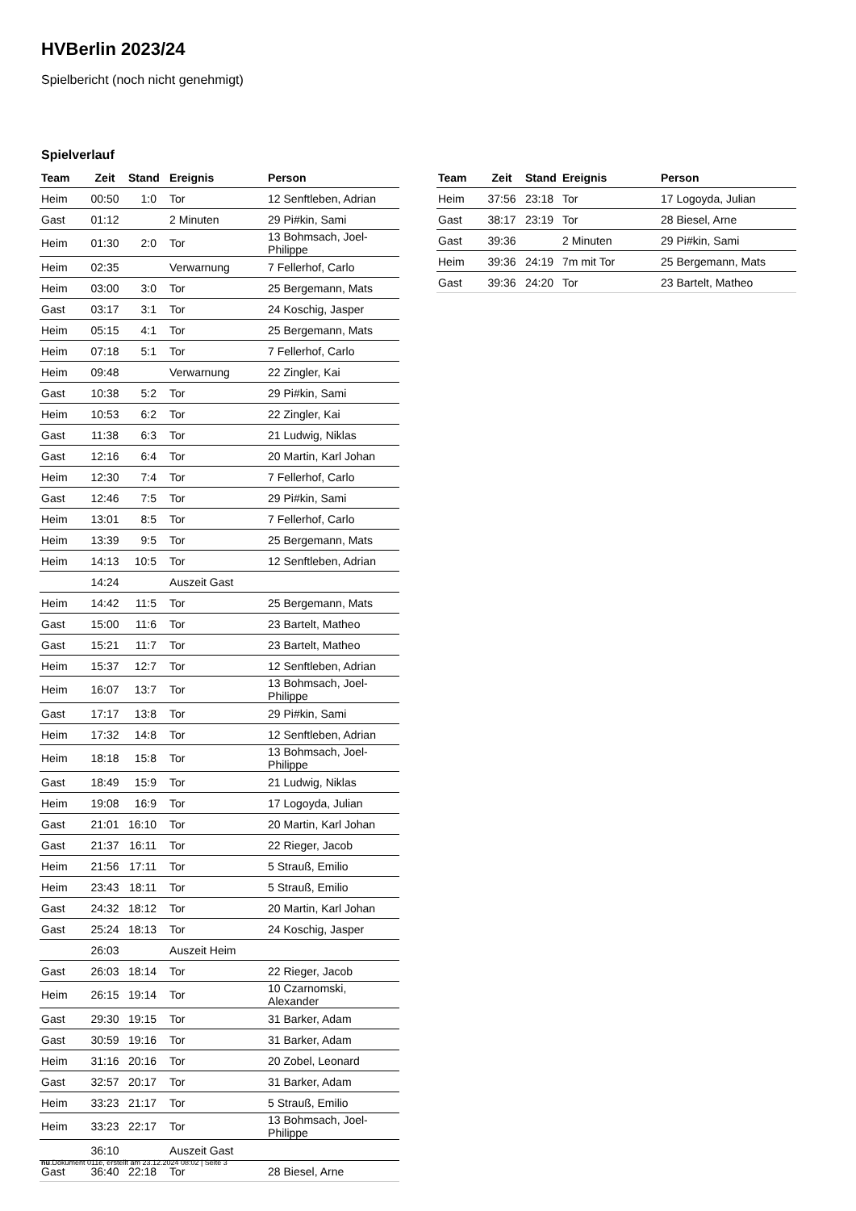HVBerlin 2023/24
Spielbericht (noch nicht genehmigt)
Spielverlauf
| Team | Zeit | Stand | Ereignis | Person |
| --- | --- | --- | --- | --- |
| Heim | 00:50 | 1:0 | Tor | 12 Senftleben, Adrian |
| Gast | 01:12 | | 2 Minuten | 29 Pi#kin, Sami |
| Heim | 01:30 | 2:0 | Tor | 13 Bohmsach, Joel-Philippe |
| Heim | 02:35 | | Verwarnung | 7 Fellerhof, Carlo |
| Heim | 03:00 | 3:0 | Tor | 25 Bergemann, Mats |
| Gast | 03:17 | 3:1 | Tor | 24 Koschig, Jasper |
| Heim | 05:15 | 4:1 | Tor | 25 Bergemann, Mats |
| Heim | 07:18 | 5:1 | Tor | 7 Fellerhof, Carlo |
| Heim | 09:48 | | Verwarnung | 22 Zingler, Kai |
| Gast | 10:38 | 5:2 | Tor | 29 Pi#kin, Sami |
| Heim | 10:53 | 6:2 | Tor | 22 Zingler, Kai |
| Gast | 11:38 | 6:3 | Tor | 21 Ludwig, Niklas |
| Gast | 12:16 | 6:4 | Tor | 20 Martin, Karl Johan |
| Heim | 12:30 | 7:4 | Tor | 7 Fellerhof, Carlo |
| Gast | 12:46 | 7:5 | Tor | 29 Pi#kin, Sami |
| Heim | 13:01 | 8:5 | Tor | 7 Fellerhof, Carlo |
| Heim | 13:39 | 9:5 | Tor | 25 Bergemann, Mats |
| Heim | 14:13 | 10:5 | Tor | 12 Senftleben, Adrian |
| | 14:24 | | Auszeit Gast | |
| Heim | 14:42 | 11:5 | Tor | 25 Bergemann, Mats |
| Gast | 15:00 | 11:6 | Tor | 23 Bartelt, Matheo |
| Gast | 15:21 | 11:7 | Tor | 23 Bartelt, Matheo |
| Heim | 15:37 | 12:7 | Tor | 12 Senftleben, Adrian |
| Heim | 16:07 | 13:7 | Tor | 13 Bohmsach, Joel-Philippe |
| Gast | 17:17 | 13:8 | Tor | 29 Pi#kin, Sami |
| Heim | 17:32 | 14:8 | Tor | 12 Senftleben, Adrian |
| Heim | 18:18 | 15:8 | Tor | 13 Bohmsach, Joel-Philippe |
| Gast | 18:49 | 15:9 | Tor | 21 Ludwig, Niklas |
| Heim | 19:08 | 16:9 | Tor | 17 Logoyda, Julian |
| Gast | 21:01 | 16:10 | Tor | 20 Martin, Karl Johan |
| Gast | 21:37 | 16:11 | Tor | 22 Rieger, Jacob |
| Heim | 21:56 | 17:11 | Tor | 5 Strauß, Emilio |
| Heim | 23:43 | 18:11 | Tor | 5 Strauß, Emilio |
| Gast | 24:32 | 18:12 | Tor | 20 Martin, Karl Johan |
| Gast | 25:24 | 18:13 | Tor | 24 Koschig, Jasper |
| | 26:03 | | Auszeit Heim | |
| Gast | 26:03 | 18:14 | Tor | 22 Rieger, Jacob |
| Heim | 26:15 | 19:14 | Tor | 10 Czarnomski, Alexander |
| Gast | 29:30 | 19:15 | Tor | 31 Barker, Adam |
| Gast | 30:59 | 19:16 | Tor | 31 Barker, Adam |
| Heim | 31:16 | 20:16 | Tor | 20 Zobel, Leonard |
| Gast | 32:57 | 20:17 | Tor | 31 Barker, Adam |
| Heim | 33:23 | 21:17 | Tor | 5 Strauß, Emilio |
| Heim | 33:23 | 22:17 | Tor | 13 Bohmsach, Joel-Philippe |
| | 36:10 | | Auszeit Gast | |
| Gast | 36:40 | 22:18 | Tor | 28 Biesel, Arne |
| Team | Zeit | Stand | Ereignis | Person |
| --- | --- | --- | --- | --- |
| Heim | 37:56 | 23:18 | Tor | 17 Logoyda, Julian |
| Gast | 38:17 | 23:19 | Tor | 28 Biesel, Arne |
| Gast | 39:36 | | 2 Minuten | 29 Pi#kin, Sami |
| Heim | 39:36 | 24:19 | 7m mit Tor | 25 Bergemann, Mats |
| Gast | 39:36 | 24:20 | Tor | 23 Bartelt, Matheo |
nu.Dokument 011e, erstellt am 23.12.2024 08:02 | Seite 3